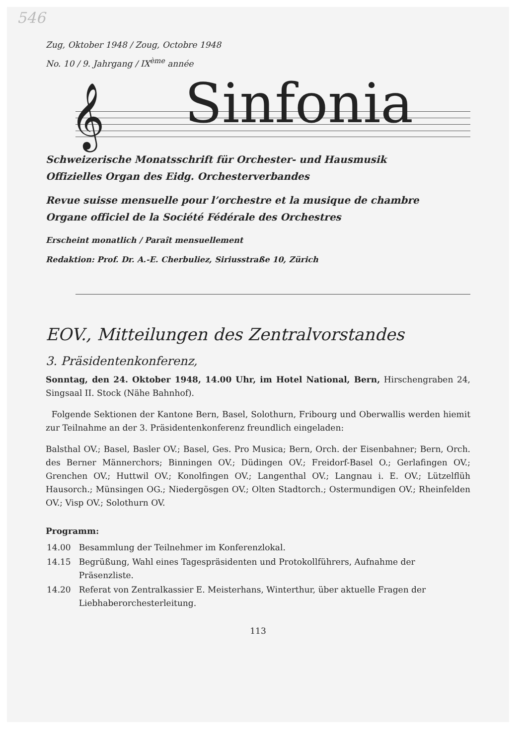546
Zug, Oktober 1948 / Zoug, Octobre 1948
No. 10 / 9. Jahrgang / IX<sup>ème</sup> année
𝄞 Sinfonia
Schweizerische Monatsschrift für Orchester- und Hausmusik
Offizielles Organ des Eidg. Orchesterverbandes
Revue suisse mensuelle pour l’orchestre et la musique de chambre
Organe officiel de la Société Fédérale des Orchestres
Erscheint monatlich / Paraît mensuellement
Redaktion: Prof. Dr. A.-E. Cherbuliez, Siriusstraße 10, Zürich
EOV., Mitteilungen des Zentralvorstandes
3. Präsidentenkonferenz,
Sonntag, den 24. Oktober 1948, 14.00 Uhr, im Hotel National, Bern, Hirschengraben 24, Singsaal II. Stock (Nähe Bahnhof).
Folgende Sektionen der Kantone Bern, Basel, Solothurn, Fribourg und Oberwallis werden hiemit zur Teilnahme an der 3. Präsidentenkonferenz freundlich eingeladen:
Balsthal OV.; Basel, Basler OV.; Basel, Ges. Pro Musica; Bern, Orch. der Eisenbahner; Bern, Orch. des Berner Männerchors; Binningen OV.; Düdingen OV.; Freidorf-Basel O.; Gerlafingen OV.; Grenchen OV.; Huttwil OV.; Konolfingen OV.; Langenthal OV.; Langnau i. E. OV.; Lützelflüh Hausorch.; Münsingen OG.; Niedergösgen OV.; Olten Stadtorch.; Ostermundigen OV.; Rheinfelden OV.; Visp OV.; Solothurn OV.
Programm:
| 14.00 | Besammlung der Teilnehmer im Konferenzlokal. |
| 14.15 | Begrüßung, Wahl eines Tagespräsidenten und Protokollführers, Aufnahme der Präsenzliste. |
| 14.20 | Referat von Zentralkassier E. Meisterhans, Winterthur, über aktuelle Fragen der Liebhaberorchesterleitung. |
113